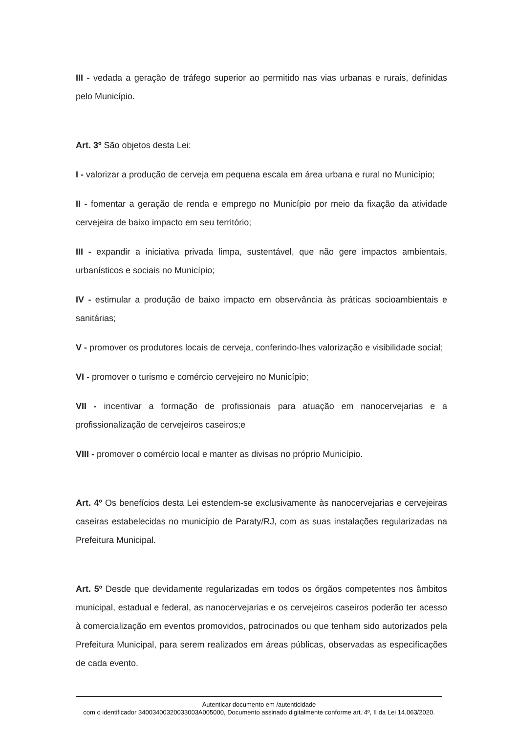III - vedada a geração de tráfego superior ao permitido nas vias urbanas e rurais, definidas pelo Município.
Art. 3º São objetos desta Lei:
I - valorizar a produção de cerveja em pequena escala em área urbana e rural no Município;
II - fomentar a geração de renda e emprego no Município por meio da fixação da atividade cervejeira de baixo impacto em seu território;
III - expandir a iniciativa privada limpa, sustentável, que não gere impactos ambientais, urbanísticos e sociais no Município;
IV - estimular a produção de baixo impacto em observância às práticas socioambientais e sanitárias;
V - promover os produtores locais de cerveja, conferindo-lhes valorização e visibilidade social;
VI - promover o turismo e comércio cervejeiro no Município;
VII - incentivar a formação de profissionais para atuação em nanocervejarias e a profissionalização de cervejeiros caseiros;e
VIII - promover o comércio local e manter as divisas no próprio Município.
Art. 4º Os benefícios desta Lei estendem-se exclusivamente às nanocervejarias e cervejeiras caseiras estabelecidas no município de Paraty/RJ, com as suas instalações regularizadas na Prefeitura Municipal.
Art. 5º Desde que devidamente regularizadas em todos os órgãos competentes nos âmbitos municipal, estadual e federal, as nanocervejarias e os cervejeiros caseiros poderão ter acesso à comercialização em eventos promovidos, patrocinados ou que tenham sido autorizados pela Prefeitura Municipal, para serem realizados em áreas públicas, observadas as especificações de cada evento.
Autenticar documento em /autenticidade
com o identificador 34003400320033003A005000, Documento assinado digitalmente conforme art. 4º, II da Lei 14.063/2020.